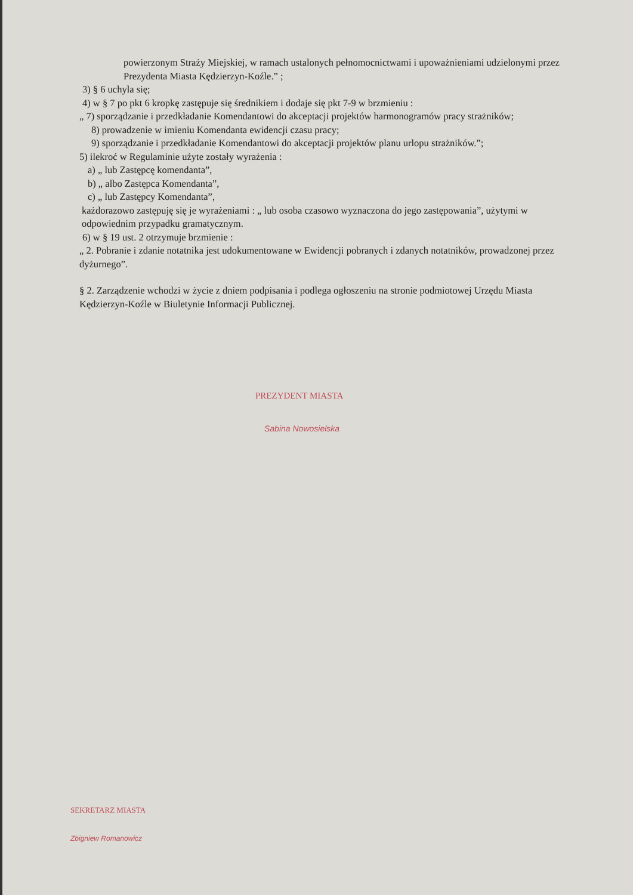powierzonym Straży Miejskiej, w ramach ustalonych pełnomocnictwami i upoważnieniami udzielonymi przez Prezydenta Miasta Kędzierzyn-Koźle.” ;
3) § 6 uchyla się;
4) w § 7 po pkt 6 kropkę zastępuje się średnikiem i dodaje się pkt 7-9 w brzmieniu :
„ 7) sporządzanie i przedkładanie Komendantowi do akceptacji projektów harmonogramów pracy strażników;
8) prowadzenie w imieniu Komendanta ewidencji czasu pracy;
9) sporządzanie i przedkładanie Komendantowi do akceptacji projektów planu urlopu strażników.”;
5) ilekroć w Regulaminie użyte zostały wyrażenia :
a) „ lub Zastępcę komendanta”,
b) „ albo Zastępca Komendanta”,
c) „ lub Zastępcy Komendanta”,
każdorazowo zastępuję się je wyrażeniami : „ lub osoba czasowo wyznaczona do jego zastępowania”, użytymi w odpowiednim przypadku gramatycznym.
6) w § 19 ust. 2 otrzymuje brzmienie :
„ 2. Pobranie i zdanie notatnika jest udokumentowane w Ewidencji pobranych i zdanych notatników, prowadzonej przez dyżurnego”.
§ 2. Zarządzenie wchodzi w życie z dniem podpisania i podlega ogłoszeniu na stronie podmiotowej Urzędu Miasta Kędzierzyn-Koźle w Biuletynie Informacji Publicznej.
PREZYDENT MIASTA
Sabina Nowosielska
SEKRETARZ MIASTA
Zbigniew Romanowicz